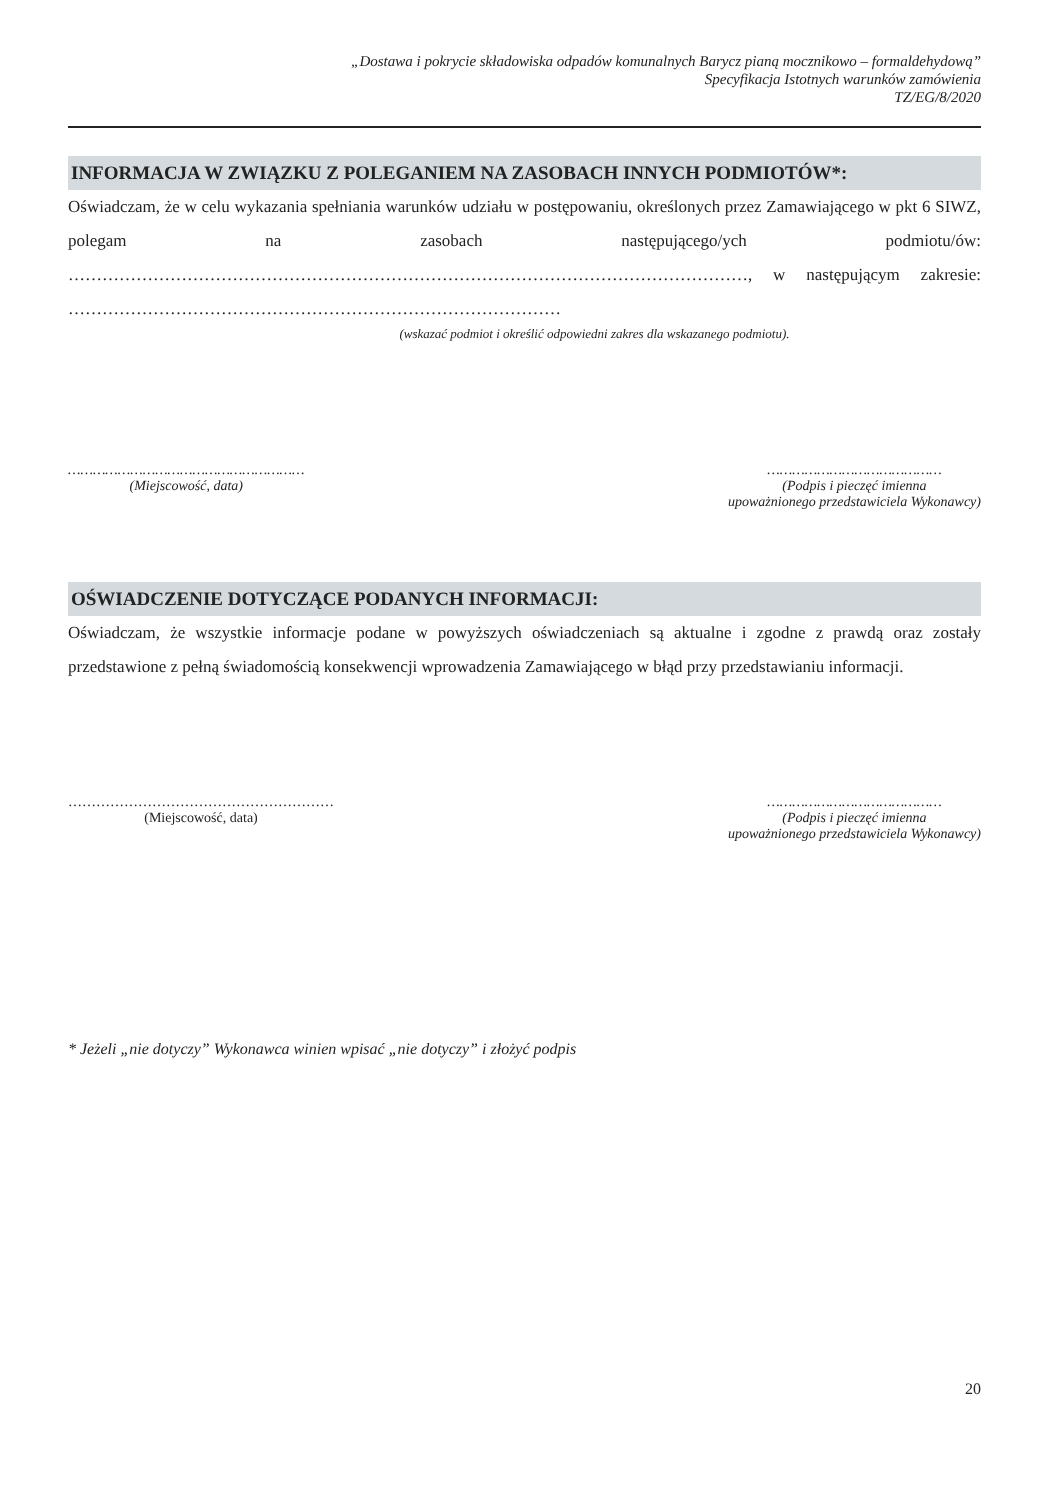„Dostawa i pokrycie składowiska odpadów komunalnych Barycz pianą mocznikowo – formaldehydową”
Specyfikacja Istotnych warunków zamówienia
TZ/EG/8/2020
INFORMACJA W ZWIĄZKU Z POLEGANIEM NA ZASOBACH INNYCH PODMIOTÓW*:
Oświadczam, że w celu wykazania spełniania warunków udziału w postępowaniu, określonych przez Zamawiającego w pkt 6 SIWZ, polegam na zasobach następującego/ych podmiotu/ów: …………………………………………………………………………………………………………, w następującym zakresie: ……………………………………………………………………………
(wskazać podmiot i określić odpowiedni zakres dla wskazanego podmiotu).
…………………………………………………
(Miejscowość, data)
……………………………………
(Podpis i pieczęć imienna
upoważnionego przedstawiciela Wykonawcy)
OŚWIADCZENIE DOTYCZĄCE PODANYCH INFORMACJI:
Oświadczam, że wszystkie informacje podane w powyższych oświadczeniach są aktualne i zgodne z prawdą oraz zostały przedstawione z pełną świadomością konsekwencji wprowadzenia Zamawiającego w błąd przy przedstawianiu informacji.
…………………………………………………
(Miejscowość, data)
……………………………………
(Podpis i pieczęć imienna
upoważnionego przedstawiciela Wykonawcy)
* Jeżeli „nie dotyczy” Wykonawca winien wpisać „nie dotyczy” i złożyć podpis
20